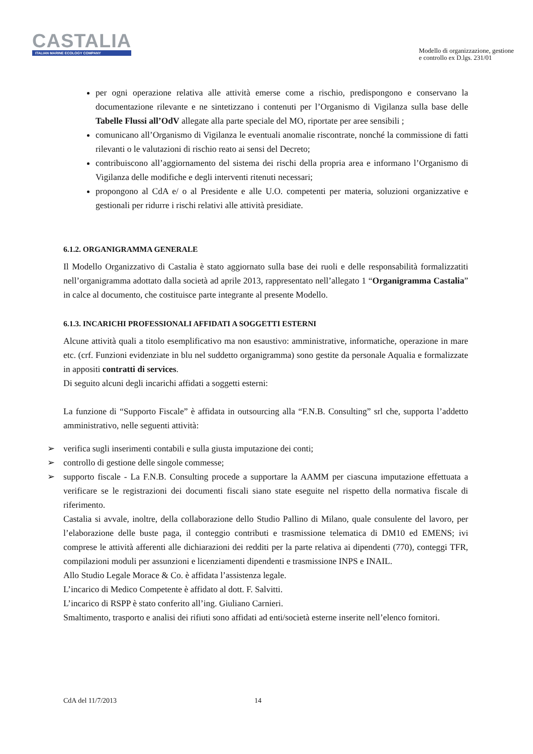CASTALIA
ITALIAN MARINE ECOLOGY COMPANY
Modello di organizzazione, gestione
e controllo ex D.lgs. 231/01
per ogni operazione relativa alle attività emerse come a rischio, predispongono e conservano la documentazione rilevante e ne sintetizzano i contenuti per l’Organismo di Vigilanza sulla base delle Tabelle Flussi all’OdV allegate alla parte speciale del MO, riportate per aree sensibili ;
comunicano all’Organismo di Vigilanza le eventuali anomalie riscontrate, nonché la commissione di fatti rilevanti o le valutazioni di rischio reato ai sensi del Decreto;
contribuiscono all’aggiornamento del sistema dei rischi della propria area e informano l’Organismo di Vigilanza delle modifiche e degli interventi ritenuti necessari;
propongono al CdA e/ o al Presidente e alle U.O. competenti per materia, soluzioni organizzative e gestionali per ridurre i rischi relativi alle attività presidiate.
6.1.2. ORGANIGRAMMA GENERALE
Il Modello Organizzativo di Castalia è stato aggiornato sulla base dei ruoli e delle responsabilità formalizzatiti nell’organigramma adottato dalla società ad aprile 2013, rappresentato nell’allegato 1 “Organigramma Castalia” in calce al documento, che costituisce parte integrante al presente Modello.
6.1.3. INCARICHI PROFESSIONALI AFFIDATI A SOGGETTI ESTERNI
Alcune attività quali a titolo esemplificativo ma non esaustivo: amministrative, informatiche, operazione in mare etc. (crf. Funzioni evidenziate in blu nel suddetto organigramma) sono gestite da personale Aqualia e formalizzate in appositi contratti di services.
Di seguito alcuni degli incarichi affidati a soggetti esterni:
La funzione di “Supporto Fiscale” è affidata in outsourcing alla “F.N.B. Consulting” srl che, supporta l’addetto amministrativo, nelle seguenti attività:
➢ verifica sugli inserimenti contabili e sulla giusta imputazione dei conti;
➢ controllo di gestione delle singole commesse;
➢ supporto fiscale - La F.N.B. Consulting procede a supportare la AAMM per ciascuna imputazione effettuata a verificare se le registrazioni dei documenti fiscali siano state eseguite nel rispetto della normativa fiscale di riferimento.
Castalia si avvale, inoltre, della collaborazione dello Studio Pallino di Milano, quale consulente del lavoro, per l’elaborazione delle buste paga, il conteggio contributi e trasmissione telematica di DM10 ed EMENS; ivi comprese le attività afferenti alle dichiarazioni dei redditi per la parte relativa ai dipendenti (770), conteggi TFR, compilazioni moduli per assunzioni e licenziamenti dipendenti e trasmissione INPS e INAIL.
Allo Studio Legale Morace & Co. è affidata l’assistenza legale.
L’incarico di Medico Competente è affidato al dott. F. Salvitti.
L’incarico di RSPP è stato conferito all’ing. Giuliano Carnieri.
Smaltimento, trasporto e analisi dei rifiuti sono affidati ad enti/società esterne inserite nell’elenco fornitori.
CdA del 11/7/2013 14